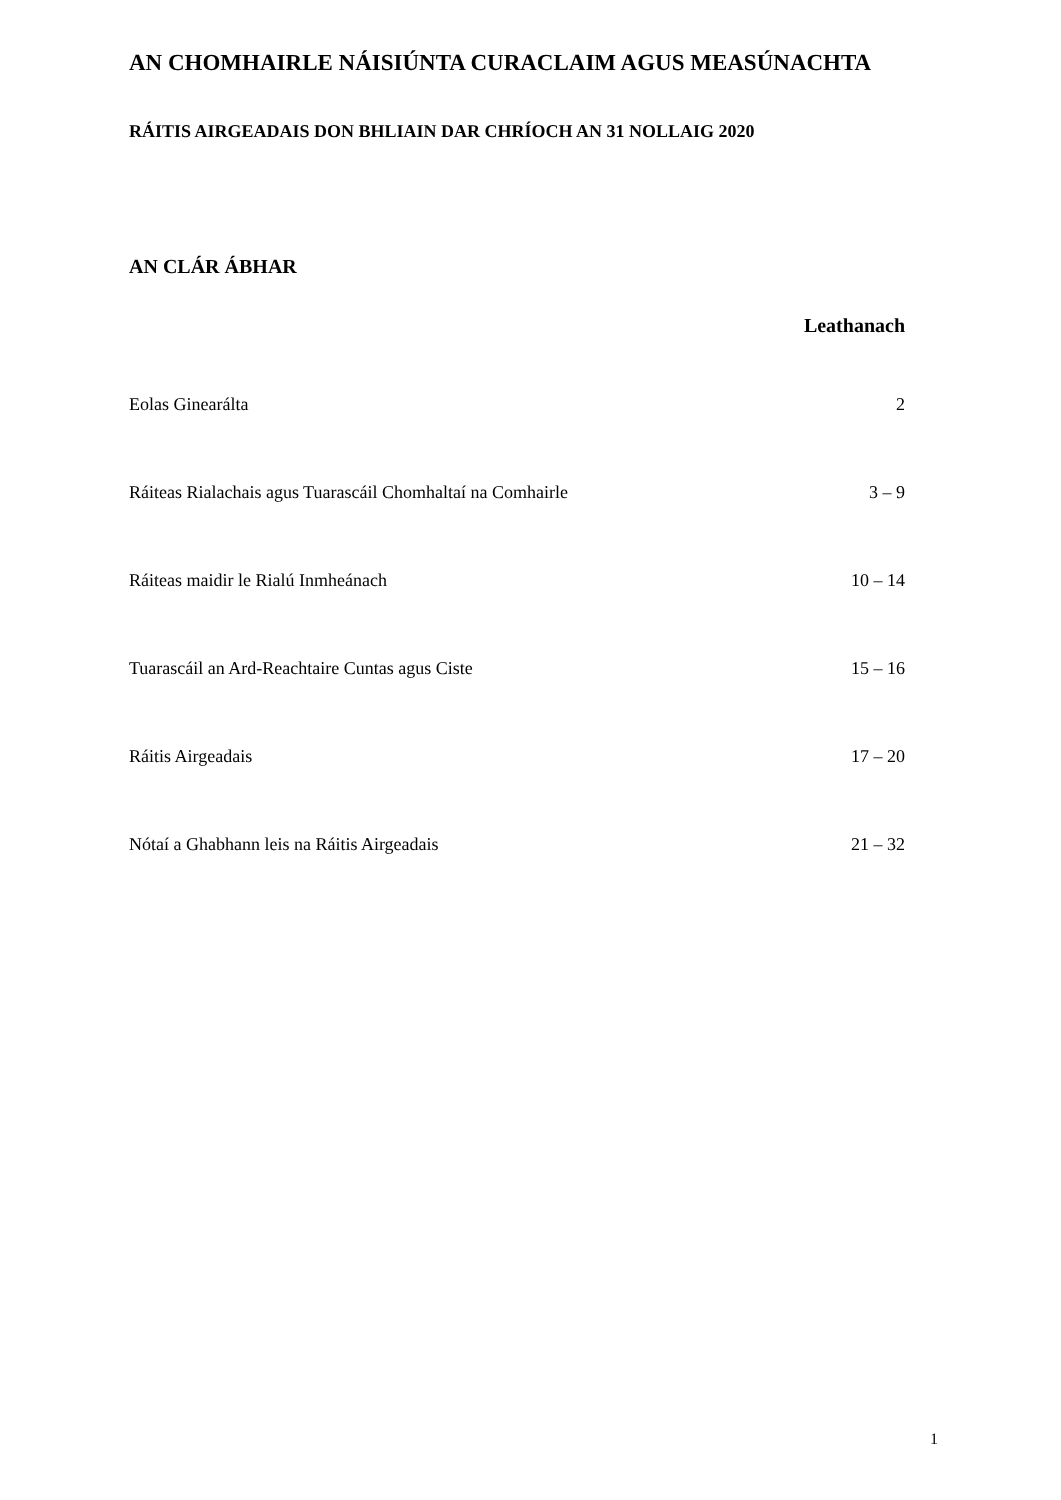AN CHOMHAIRLE NÁISIÚNTA CURACLAIM AGUS MEASÚNACHTA
RÁITIS AIRGEADAIS DON BHLIAIN DAR CHRÍOCH AN 31 NOLLAIG 2020
AN CLÁR ÁBHAR
| | Leathanach |
| Eolas Ginearálta | 2 |
| Ráiteas Rialachais agus Tuarascáil Chomhaltaí na Comhairle | 3 – 9 |
| Ráiteas maidir le Rialú Inmheánach | 10 – 14 |
| Tuarascáil an Ard-Reachtaire Cuntas agus Ciste | 15 – 16 |
| Ráitis Airgeadais | 17 – 20 |
| Nótaí a Ghabhann leis na Ráitis Airgeadais | 21 – 32 |
1